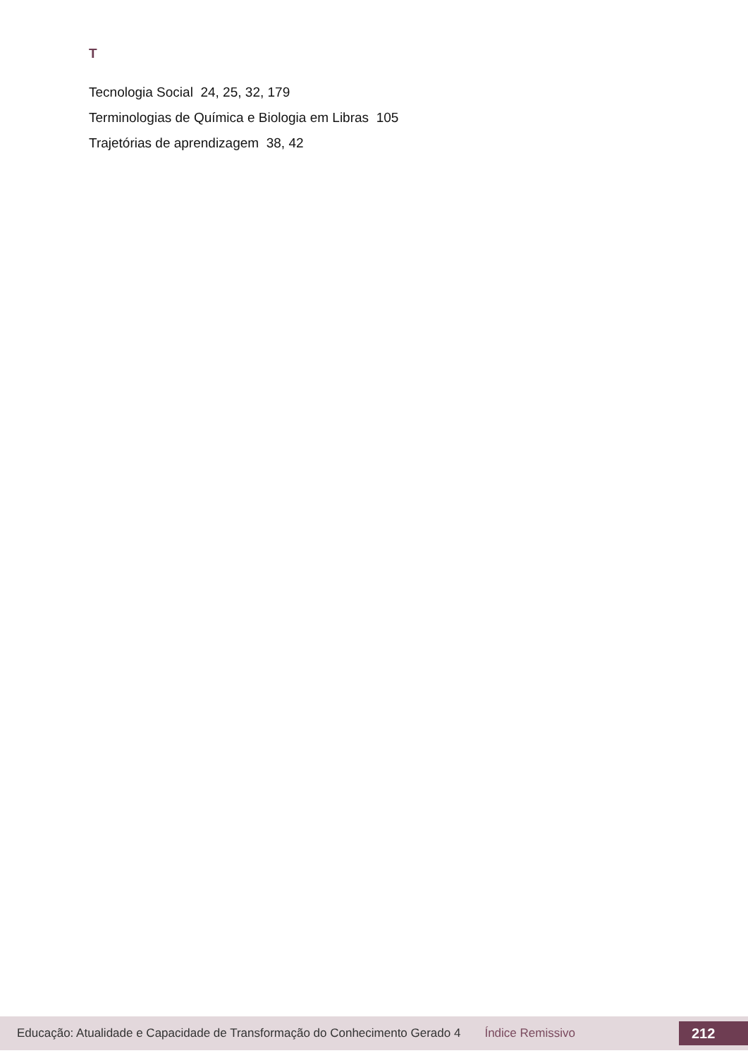T
Tecnologia Social 24, 25, 32, 179
Terminologias de Química e Biologia em Libras 105
Trajetórias de aprendizagem 38, 42
Educação: Atualidade e Capacidade de Transformação do Conhecimento Gerado 4 Índice Remissivo 212